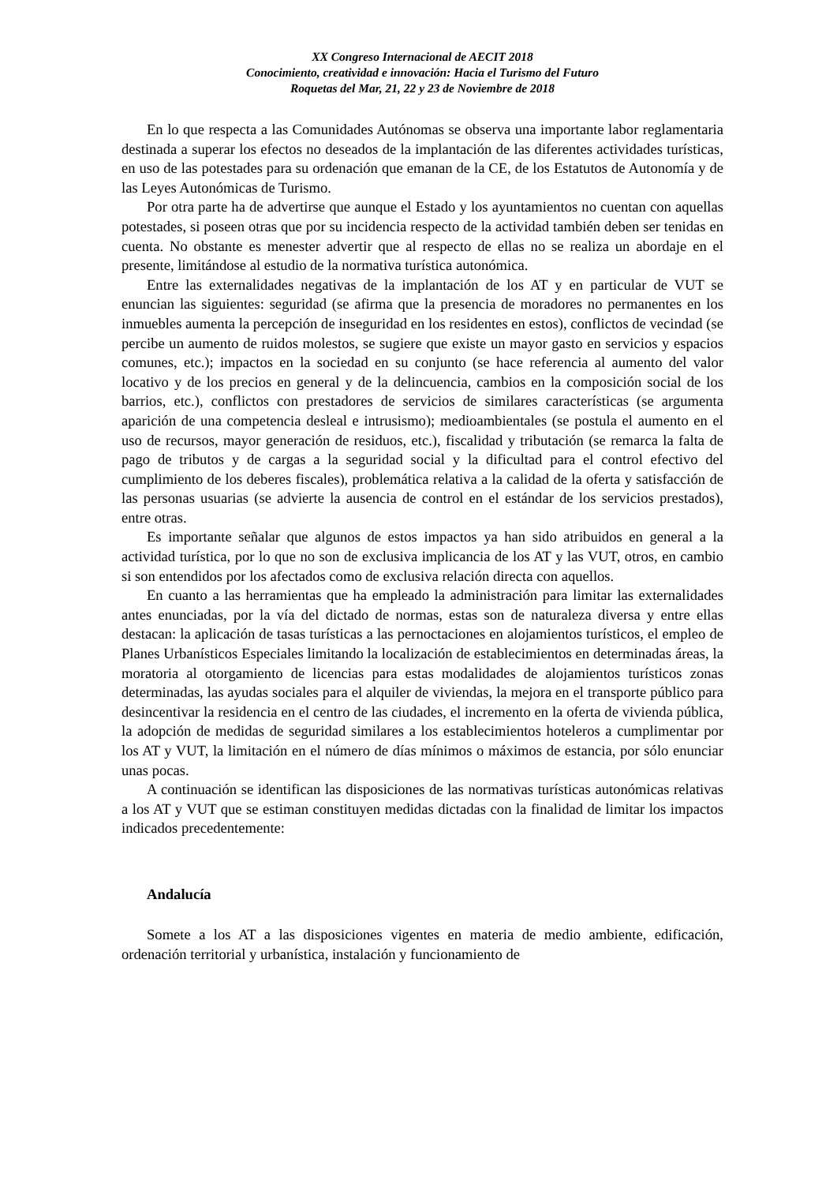XX Congreso Internacional de AECIT 2018
Conocimiento, creatividad e innovación: Hacia el Turismo del Futuro
Roquetas del Mar, 21, 22 y 23 de Noviembre de 2018
En lo que respecta a las Comunidades Autónomas se observa una importante labor reglamentaria destinada a superar los efectos no deseados de la implantación de las diferentes actividades turísticas, en uso de las potestades para su ordenación que emanan de la CE, de los Estatutos de Autonomía y de las Leyes Autonómicas de Turismo.
Por otra parte ha de advertirse que aunque el Estado y los ayuntamientos no cuentan con aquellas potestades, si poseen otras que por su incidencia respecto de la actividad también deben ser tenidas en cuenta. No obstante es menester advertir que al respecto de ellas no se realiza un abordaje en el presente, limitándose al estudio de la normativa turística autonómica.
Entre las externalidades negativas de la implantación de los AT y en particular de VUT se enuncian las siguientes: seguridad (se afirma que la presencia de moradores no permanentes en los inmuebles aumenta la percepción de inseguridad en los residentes en estos), conflictos de vecindad (se percibe un aumento de ruidos molestos, se sugiere que existe un mayor gasto en servicios y espacios comunes, etc.); impactos en la sociedad en su conjunto (se hace referencia al aumento del valor locativo y de los precios en general y de la delincuencia, cambios en la composición social de los barrios, etc.), conflictos con prestadores de servicios de similares características (se argumenta aparición de una competencia desleal e intrusismo); medioambientales (se postula el aumento en el uso de recursos, mayor generación de residuos, etc.), fiscalidad y tributación (se remarca la falta de pago de tributos y de cargas a la seguridad social y la dificultad para el control efectivo del cumplimiento de los deberes fiscales), problemática relativa a la calidad de la oferta y satisfacción de las personas usuarias (se advierte la ausencia de control en el estándar de los servicios prestados), entre otras.
Es importante señalar que algunos de estos impactos ya han sido atribuidos en general a la actividad turística, por lo que no son de exclusiva implicancia de los AT y las VUT, otros, en cambio si son entendidos por los afectados como de exclusiva relación directa con aquellos.
En cuanto a las herramientas que ha empleado la administración para limitar las externalidades antes enunciadas, por la vía del dictado de normas, estas son de naturaleza diversa y entre ellas destacan: la aplicación de tasas turísticas a las pernoctaciones en alojamientos turísticos, el empleo de Planes Urbanísticos Especiales limitando la localización de establecimientos en determinadas áreas, la moratoria al otorgamiento de licencias para estas modalidades de alojamientos turísticos zonas determinadas, las ayudas sociales para el alquiler de viviendas, la mejora en el transporte público para desincentivar la residencia en el centro de las ciudades, el incremento en la oferta de vivienda pública, la adopción de medidas de seguridad similares a los establecimientos hoteleros a cumplimentar por los AT y VUT, la limitación en el número de días mínimos o máximos de estancia, por sólo enunciar unas pocas.
A continuación se identifican las disposiciones de las normativas turísticas autonómicas relativas a los AT y VUT que se estiman constituyen medidas dictadas con la finalidad de limitar los impactos indicados precedentemente:
Andalucía
Somete a los AT a las disposiciones vigentes en materia de medio ambiente, edificación, ordenación territorial y urbanística, instalación y funcionamiento de